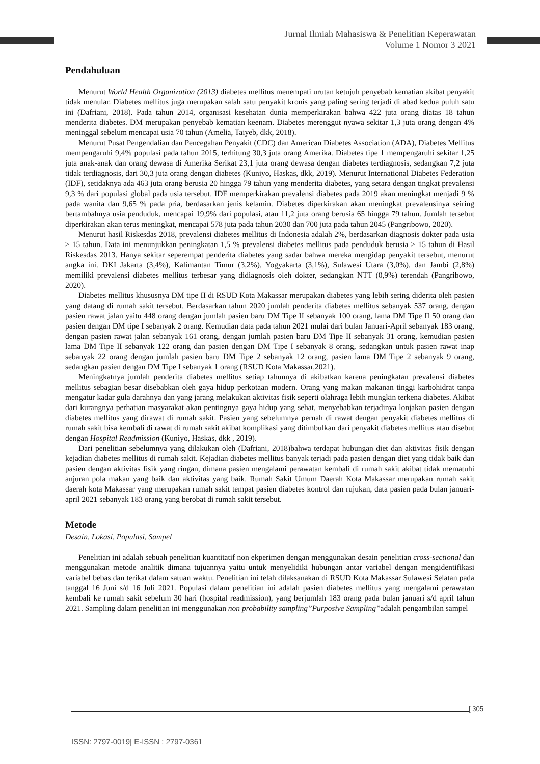Jurnal Ilmiah Mahasiswa & Penelitian Keperawatan
Volume 1 Nomor 3 2021
Pendahuluan
Menurut World Health Organization (2013) diabetes mellitus menempati urutan ketujuh penyebab kematian akibat penyakit tidak menular. Diabetes mellitus juga merupakan salah satu penyakit kronis yang paling sering terjadi di abad kedua puluh satu ini (Dafriani, 2018). Pada tahun 2014, organisasi kesehatan dunia memperkirakan bahwa 422 juta orang diatas 18 tahun menderita diabetes. DM merupakan penyebab kematian keenam. Diabetes merenggut nyawa sekitar 1,3 juta orang dengan 4% meninggal sebelum mencapai usia 70 tahun (Amelia, Taiyeb, dkk, 2018).
Menurut Pusat Pengendalian dan Pencegahan Penyakit (CDC) dan American Diabetes Association (ADA), Diabetes Mellitus mempengaruhi 9,4% populasi pada tahun 2015, terhitung 30,3 juta orang Amerika. Diabetes tipe 1 mempengaruhi sekitar 1,25 juta anak-anak dan orang dewasa di Amerika Serikat 23,1 juta orang dewasa dengan diabetes terdiagnosis, sedangkan 7,2 juta tidak terdiagnosis, dari 30,3 juta orang dengan diabetes (Kuniyo, Haskas, dkk, 2019). Menurut International Diabetes Federation (IDF), setidaknya ada 463 juta orang berusia 20 hingga 79 tahun yang menderita diabetes, yang setara dengan tingkat prevalensi 9,3 % dari populasi global pada usia tersebut. IDF memperkirakan prevalensi diabetes pada 2019 akan meningkat menjadi 9 % pada wanita dan 9,65 % pada pria, berdasarkan jenis kelamin. Diabetes diperkirakan akan meningkat prevalensinya seiring bertambahnya usia penduduk, mencapai 19,9% dari populasi, atau 11,2 juta orang berusia 65 hingga 79 tahun. Jumlah tersebut diperkirakan akan terus meningkat, mencapai 578 juta pada tahun 2030 dan 700 juta pada tahun 2045 (Pangribowo, 2020).
Menurut hasil Riskesdas 2018, prevalensi diabetes mellitus di Indonesia adalah 2%, berdasarkan diagnosis dokter pada usia ≥ 15 tahun. Data ini menunjukkan peningkatan 1,5 % prevalensi diabetes mellitus pada penduduk berusia ≥ 15 tahun di Hasil Riskesdas 2013. Hanya sekitar seperempat penderita diabetes yang sadar bahwa mereka mengidap penyakit tersebut, menurut angka ini. DKI Jakarta (3,4%), Kalimantan Timur (3,2%), Yogyakarta (3,1%), Sulawesi Utara (3,0%), dan Jambi (2,8%) memiliki prevalensi diabetes mellitus terbesar yang didiagnosis oleh dokter, sedangkan NTT (0,9%) terendah (Pangribowo, 2020).
Diabetes mellitus khususnya DM tipe II di RSUD Kota Makassar merupakan diabetes yang lebih sering diderita oleh pasien yang datang di rumah sakit tersebut. Berdasarkan tahun 2020 jumlah penderita diabetes mellitus sebanyak 537 orang, dengan pasien rawat jalan yaitu 448 orang dengan jumlah pasien baru DM Tipe II sebanyak 100 orang, lama DM Tipe II 50 orang dan pasien dengan DM tipe I sebanyak 2 orang. Kemudian data pada tahun 2021 mulai dari bulan Januari-April sebanyak 183 orang, dengan pasien rawat jalan sebanyak 161 orang, dengan jumlah pasien baru DM Tipe II sebanyak 31 orang, kemudian pasien lama DM Tipe II sebanyak 122 orang dan pasien dengan DM Tipe I sebanyak 8 orang, sedangkan untuk pasien rawat inap sebanyak 22 orang dengan jumlah pasien baru DM Tipe 2 sebanyak 12 orang, pasien lama DM Tipe 2 sebanyak 9 orang, sedangkan pasien dengan DM Tipe I sebanyak 1 orang (RSUD Kota Makassar,2021).
Meningkatnya jumlah penderita diabetes mellitus setiap tahunnya di akibatkan karena peningkatan prevalensi diabetes mellitus sebagian besar disebabkan oleh gaya hidup perkotaan modern. Orang yang makan makanan tinggi karbohidrat tanpa mengatur kadar gula darahnya dan yang jarang melakukan aktivitas fisik seperti olahraga lebih mungkin terkena diabetes. Akibat dari kurangnya perhatian masyarakat akan pentingnya gaya hidup yang sehat, menyebabkan terjadinya lonjakan pasien dengan diabetes mellitus yang dirawat di rumah sakit. Pasien yang sebelumnya pernah di rawat dengan penyakit diabetes mellitus di rumah sakit bisa kembali di rawat di rumah sakit akibat komplikasi yang ditimbulkan dari penyakit diabetes mellitus atau disebut dengan Hospital Readmission (Kuniyo, Haskas, dkk , 2019).
Dari penelitian sebelumnya yang dilakukan oleh (Dafriani, 2018)bahwa terdapat hubungan diet dan aktivitas fisik dengan kejadian diabetes mellitus di rumah sakit. Kejadian diabetes mellitus banyak terjadi pada pasien dengan diet yang tidak baik dan pasien dengan aktivitas fisik yang ringan, dimana pasien mengalami perawatan kembali di rumah sakit akibat tidak mematuhi anjuran pola makan yang baik dan aktivitas yang baik. Rumah Sakit Umum Daerah Kota Makassar merupakan rumah sakit daerah kota Makassar yang merupakan rumah sakit tempat pasien diabetes kontrol dan rujukan, data pasien pada bulan januari-april 2021 sebanyak 183 orang yang berobat di rumah sakit tersebut.
Metode
Desain, Lokasi, Populasi, Sampel
Penelitian ini adalah sebuah penelitian kuantitatif non ekperimen dengan menggunakan desain penelitian cross-sectional dan menggunakan metode analitik dimana tujuannya yaitu untuk menyelidiki hubungan antar variabel dengan mengidentifikasi variabel bebas dan terikat dalam satuan waktu. Penelitian ini telah dilaksanakan di RSUD Kota Makassar Sulawesi Selatan pada tanggal 16 Juni s/d 16 Juli 2021. Populasi dalam penelitian ini adalah pasien diabetes mellitus yang mengalami perawatan kembali ke rumah sakit sebelum 30 hari (hospital readmission), yang berjumlah 183 orang pada bulan januari s/d april tahun 2021. Sampling dalam penelitian ini menggunakan non probability sampling”Purposive Sampling”adalah pengambilan sampel
[ 305
ISSN: 2797-0019| E-ISSN : 2797-0361